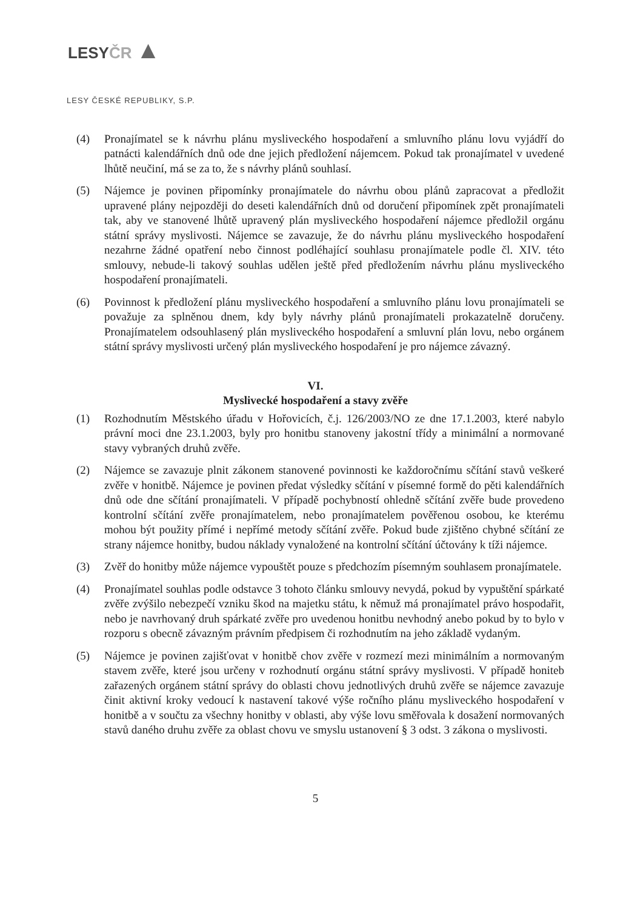LESYČR ▲
LESY ČESKÉ REPUBLIKY, S.P.
(4) Pronajímatel se k návrhu plánu mysliveckého hospodaření a smluvního plánu lovu vyjádří do patnácti kalendářních dnů ode dne jejich předložení nájemcem. Pokud tak pronajímatel v uvedené lhůtě neučiní, má se za to, že s návrhy plánů souhlasí.
(5) Nájemce je povinen připomínky pronajímatele do návrhu obou plánů zapracovat a předložit upravené plány nejpozději do deseti kalendářních dnů od doručení připomínek zpět pronajímateli tak, aby ve stanovené lhůtě upravený plán mysliveckého hospodaření nájemce předložil orgánu státní správy myslivosti. Nájemce se zavazuje, že do návrhu plánu mysliveckého hospodaření nezahrne žádné opatření nebo činnost podléhající souhlasu pronajímatele podle čl. XIV. této smlouvy, nebude-li takový souhlas udělen ještě před předložením návrhu plánu mysliveckého hospodaření pronajímateli.
(6) Povinnost k předložení plánu mysliveckého hospodaření a smluvního plánu lovu pronajímateli se považuje za splněnou dnem, kdy byly návrhy plánů pronajímateli prokazatelně doručeny. Pronajímatelem odsouhlasený plán mysliveckého hospodaření a smluvní plán lovu, nebo orgánem státní správy myslivosti určený plán mysliveckého hospodaření je pro nájemce závazný.
VI.
Myslivecké hospodaření a stavy zvěře
(1) Rozhodnutím Městského úřadu v Hořovicích, č.j. 126/2003/NO ze dne 17.1.2003, které nabylo právní moci dne 23.1.2003, byly pro honitbu stanoveny jakostní třídy a minimální a normované stavy vybraných druhů zvěře.
(2) Nájemce se zavazuje plnit zákonem stanovené povinnosti ke každoročnímu sčítání stavů veškeré zvěře v honitbě. Nájemce je povinen předat výsledky sčítání v písemné formě do pěti kalendářních dnů ode dne sčítání pronajímateli. V případě pochybností ohledně sčítání zvěře bude provedeno kontrolní sčítání zvěře pronajímatelem, nebo pronajímatelem pověřenou osobou, ke kterému mohou být použity přímé i nepřímé metody sčítání zvěře. Pokud bude zjištěno chybné sčítání ze strany nájemce honitby, budou náklady vynaložené na kontrolní sčítání účtovány k tíži nájemce.
(3) Zvěř do honitby může nájemce vypouštět pouze s předchozím písemným souhlasem pronajímatele.
(4) Pronajímatel souhlas podle odstavce 3 tohoto článku smlouvy nevydá, pokud by vypuštění spárkaté zvěře zvýšilo nebezpečí vzniku škod na majetku státu, k němuž má pronajímatel právo hospodařit, nebo je navrhovaný druh spárkaté zvěře pro uvedenou honitbu nevhodný anebo pokud by to bylo v rozporu s obecně závazným právním předpisem či rozhodnutím na jeho základě vydaným.
(5) Nájemce je povinen zajišťovat v honitbě chov zvěře v rozmezí mezi minimálním a normovaným stavem zvěře, které jsou určeny v rozhodnutí orgánu státní správy myslivosti. V případě honiteb zařazených orgánem státní správy do oblasti chovu jednotlivých druhů zvěře se nájemce zavazuje činit aktivní kroky vedoucí k nastavení takové výše ročního plánu mysliveckého hospodaření v honitbě a v součtu za všechny honitby v oblasti, aby výše lovu směřovala k dosažení normovaných stavů daného druhu zvěře za oblast chovu ve smyslu ustanovení § 3 odst. 3 zákona o myslivosti.
5